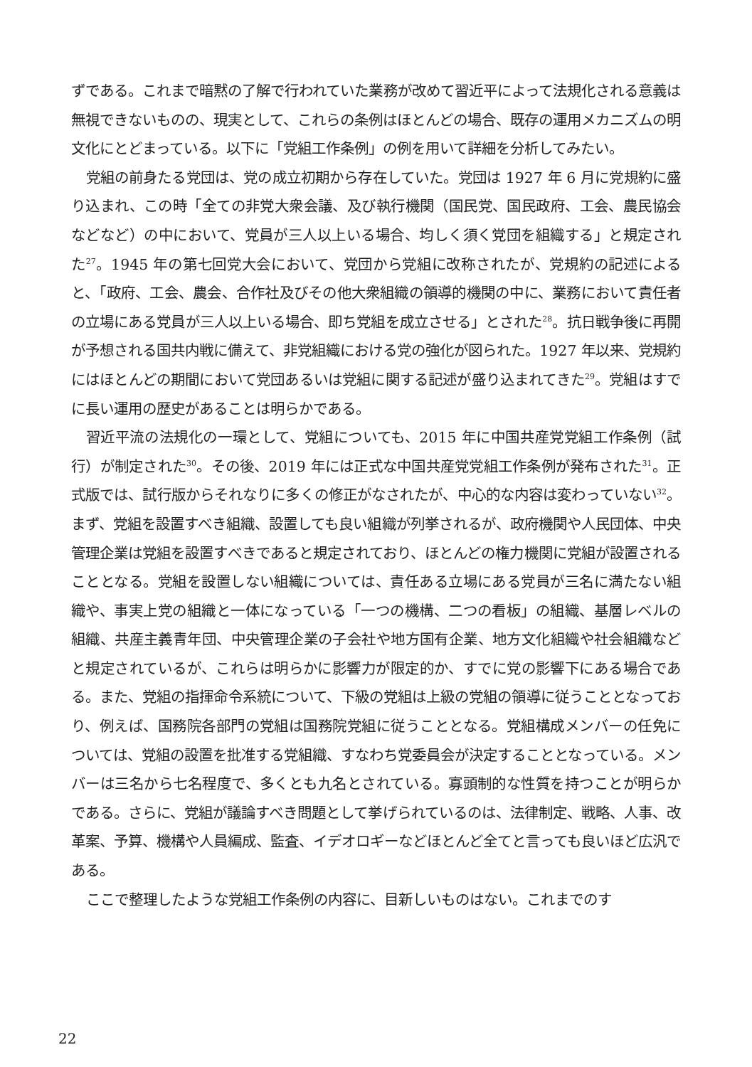ずである。これまで暗黙の了解で行われていた業務が改めて習近平によって法規化される意義は無視できないものの、現実として、これらの条例はほとんどの場合、既存の運用メカニズムの明文化にとどまっている。以下に「党組工作条例」の例を用いて詳細を分析してみたい。
党組の前身たる党団は、党の成立初期から存在していた。党団は 1927 年 6 月に党規約に盛り込まれ、この時「全ての非党大衆会議、及び執行機関（国民党、国民政府、工会、農民協会などなど）の中において、党員が三人以上いる場合、均しく須く党団を組織する」と規定された<sup>27</sup>。1945 年の第七回党大会において、党団から党組に改称されたが、党規約の記述によると、「政府、工会、農会、合作社及びその他大衆組織の領導的機関の中に、業務において責任者の立場にある党員が三人以上いる場合、即ち党組を成立させる」とされた<sup>28</sup>。抗日戦争後に再開が予想される国共内戦に備えて、非党組織における党の強化が図られた。1927 年以来、党規約にはほとんどの期間において党団あるいは党組に関する記述が盛り込まれてきた<sup>29</sup>。党組はすでに長い運用の歴史があることは明らかである。
習近平流の法規化の一環として、党組についても、2015 年に中国共産党党組工作条例（試行）が制定された<sup>30</sup>。その後、2019 年には正式な中国共産党党組工作条例が発布された<sup>31</sup>。正式版では、試行版からそれなりに多くの修正がなされたが、中心的な内容は変わっていない<sup>32</sup>。まず、党組を設置すべき組織、設置しても良い組織が列挙されるが、政府機関や人民団体、中央管理企業は党組を設置すべきであると規定されており、ほとんどの権力機関に党組が設置されることとなる。党組を設置しない組織については、責任ある立場にある党員が三名に満たない組織や、事実上党の組織と一体になっている「一つの機構、二つの看板」の組織、基層レベルの組織、共産主義青年団、中央管理企業の子会社や地方国有企業、地方文化組織や社会組織などと規定されているが、これらは明らかに影響力が限定的か、すでに党の影響下にある場合である。また、党組の指揮命令系統について、下級の党組は上級の党組の領導に従うこととなっており、例えば、国務院各部門の党組は国務院党組に従うこととなる。党組構成メンバーの任免については、党組の設置を批准する党組織、すなわち党委員会が決定することとなっている。メンバーは三名から七名程度で、多くとも九名とされている。寡頭制的な性質を持つことが明らかである。さらに、党組が議論すべき問題として挙げられているのは、法律制定、戦略、人事、改革案、予算、機構や人員編成、監査、イデオロギーなどほとんど全てと言っても良いほど広汎である。
ここで整理したような党組工作条例の内容に、目新しいものはない。これまでのす
22